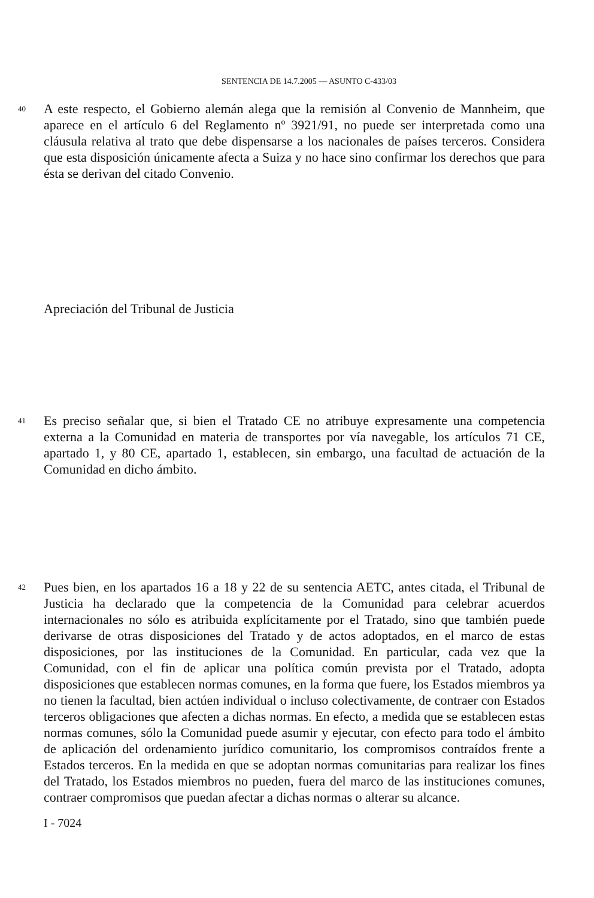SENTENCIA DE 14.7.2005 — ASUNTO C-433/03
40
A este respecto, el Gobierno alemán alega que la remisión al Convenio de Mannheim, que aparece en el artículo 6 del Reglamento nº 3921/91, no puede ser interpretada como una cláusula relativa al trato que debe dispensarse a los nacionales de países terceros. Considera que esta disposición únicamente afecta a Suiza y no hace sino confirmar los derechos que para ésta se derivan del citado Convenio.
Apreciación del Tribunal de Justicia
41
Es preciso señalar que, si bien el Tratado CE no atribuye expresamente una competencia externa a la Comunidad en materia de transportes por vía navegable, los artículos 71 CE, apartado 1, y 80 CE, apartado 1, establecen, sin embargo, una facultad de actuación de la Comunidad en dicho ámbito.
42
Pues bien, en los apartados 16 a 18 y 22 de su sentencia AETC, antes citada, el Tribunal de Justicia ha declarado que la competencia de la Comunidad para celebrar acuerdos internacionales no sólo es atribuida explícitamente por el Tratado, sino que también puede derivarse de otras disposiciones del Tratado y de actos adoptados, en el marco de estas disposiciones, por las instituciones de la Comunidad. En particular, cada vez que la Comunidad, con el fin de aplicar una política común prevista por el Tratado, adopta disposiciones que establecen normas comunes, en la forma que fuere, los Estados miembros ya no tienen la facultad, bien actúen individual o incluso colectivamente, de contraer con Estados terceros obligaciones que afecten a dichas normas. En efecto, a medida que se establecen estas normas comunes, sólo la Comunidad puede asumir y ejecutar, con efecto para todo el ámbito de aplicación del ordenamiento jurídico comunitario, los compromisos contraídos frente a Estados terceros. En la medida en que se adoptan normas comunitarias para realizar los fines del Tratado, los Estados miembros no pueden, fuera del marco de las instituciones comunes, contraer compromisos que puedan afectar a dichas normas o alterar su alcance.
I - 7024